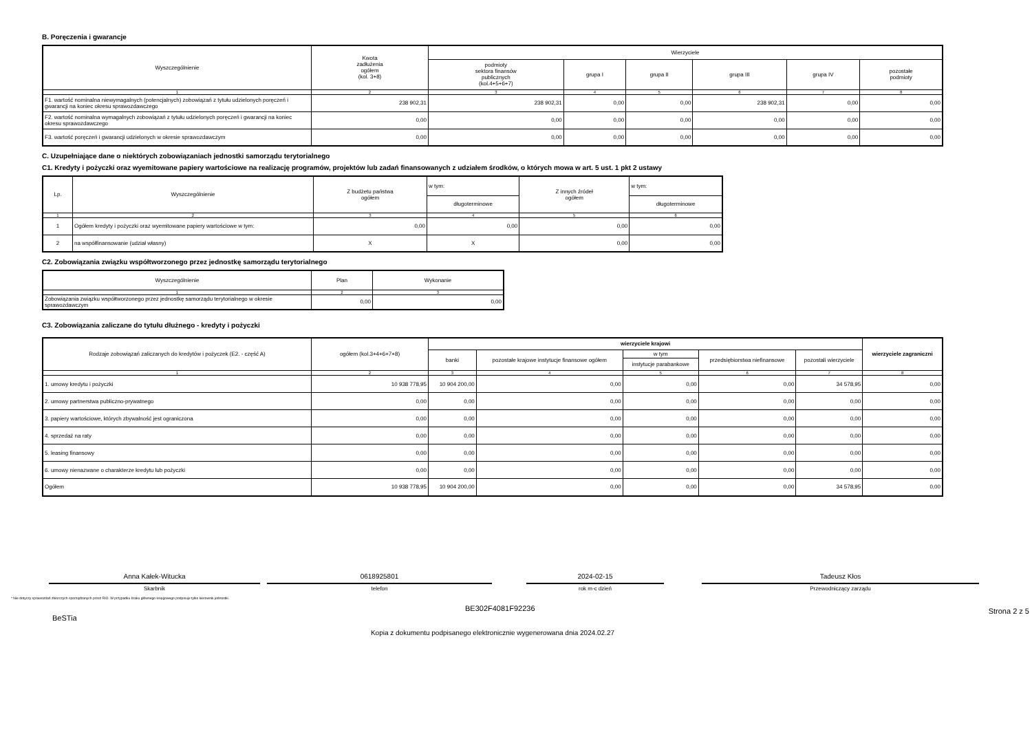B. Poręczenia i gwarancje
| Wyszczególnienie | Kwota zadłużenia ogółem (kol. 3+8) | Wierzyciele | | | | | |
| --- | --- | --- | --- | --- | --- | --- | --- |
| | | podmioty sektora finansów publicznych (kol.4+5+6+7) | grupa I | grupa II | grupa III | grupa IV | pozostałe podmioty |
| 1 | 2 | 3 | 4 | 5 | 6 | 7 | 8 |
| F1. wartość nominalna niewymagalnych (potencjalnych) zobowiązań z tytułu udzielonych poręczeń i gwarancji na koniec okresu sprawozdawczego | 238 902,31 | 238 902,31 | 0,00 | 0,00 | 238 902,31 | 0,00 | 0,00 |
| F2. wartość nominalna wymagalnych zobowiązań z tytułu udzielonych poręczeń i gwarancji na koniec okresu sprawozdawczego | 0,00 | 0,00 | 0,00 | 0,00 | 0,00 | 0,00 | 0,00 |
| F3. wartość poręczeń i gwarancji udzielonych w okresie sprawozdawczym | 0,00 | 0,00 | 0,00 | 0,00 | 0,00 | 0,00 | 0,00 |
C. Uzupełniające dane o niektórych zobowiązaniach jednostki samorządu terytorialnego
C1. Kredyty i pożyczki oraz wyemitowane papiery wartościowe na realizację programów, projektów lub zadań finansowanych z udziałem środków, o których mowa w art. 5 ust. 1 pkt 2 ustawy
| Lp. | Wyszczególnienie | Z budżetu państwa ogółem | w tym: | Z innych źródeł ogółem | w tym: |
| --- | --- | --- | --- | --- | --- |
| | | | długoterminowe | | długoterminowe |
| 1 | 2 | 3 | 4 | 5 | 6 |
| 1 | Ogółem kredyty i pożyczki oraz wyemitowane papiery wartościowe w tym: | 0,00 | 0,00 | 0,00 | 0,00 |
| 2 | na współfinansowanie (udział własny) | X | X | 0,00 | 0,00 |
C2. Zobowiązania związku współtworzonego przez jednostkę samorządu terytorialnego
| Wyszczególnienie | Plan | Wykonanie |
| --- | --- | --- |
| 1 | 2 | 3 |
| Zobowiązania związku współtworzonego przez jednostkę samorządu terytorialnego w okresie sprawozdawczym | 0,00 | 0,00 |
C3. Zobowiązania zaliczane do tytułu dłużnego - kredyty i pożyczki
| Rodzaje zobowiązań zaliczanych do kredytów i pożyczek (E2. - część A) | ogółem (kol.3+4+6+7+8) | wierzyciele krajowi | | | | | wierzyciele zagraniczni |
| --- | --- | --- | --- | --- | --- | --- | --- |
| | | banki | pozostałe krajowe instytucje finansowe ogółem | w tym | przedsiębiorstwa niefinansowe | pozostali wierzyciele | |
| | | | | instytucje parabankowe | | | |
| 1 | 2 | 3 | 4 | 5 | 6 | 7 | 8 |
| 1. umowy kredytu i pożyczki | 10 938 778,95 | 10 904 200,00 | 0,00 | 0,00 | 0,00 | 34 578,95 | 0,00 |
| 2. umowy partnerstwa publiczno-prywatnego | 0,00 | 0,00 | 0,00 | 0,00 | 0,00 | 0,00 | 0,00 |
| 3. papiery wartościowe, których zbywalność jest ograniczona | 0,00 | 0,00 | 0,00 | 0,00 | 0,00 | 0,00 | 0,00 |
| 4. sprzedaż na raty | 0,00 | 0,00 | 0,00 | 0,00 | 0,00 | 0,00 | 0,00 |
| 5. leasing finansowy | 0,00 | 0,00 | 0,00 | 0,00 | 0,00 | 0,00 | 0,00 |
| 6. umowy nienazwane o charakterze kredytu lub pożyczki | 0,00 | 0,00 | 0,00 | 0,00 | 0,00 | 0,00 | 0,00 |
| Ogółem | 10 938 778,95 | 10 904 200,00 | 0,00 | 0,00 | 0,00 | 34 578,95 | 0,00 |
Anna Kałek-Witucka
Skarbnik
0618925801
telefon
2024-02-15
rok m-c dzień
Tadeusz Kłos
Przewodniczący zarządu
* Nie dotyczy sprawozdań zbiorczych sporządzanych przez RIO. W przypadku braku głównego księgowego podpisuje tylko kierownik jednostki.
BeSTia
BE302F4081F92236
Strona 2 z 5
Kopia z dokumentu podpisanego elektronicznie wygenerowana dnia 2024.02.27